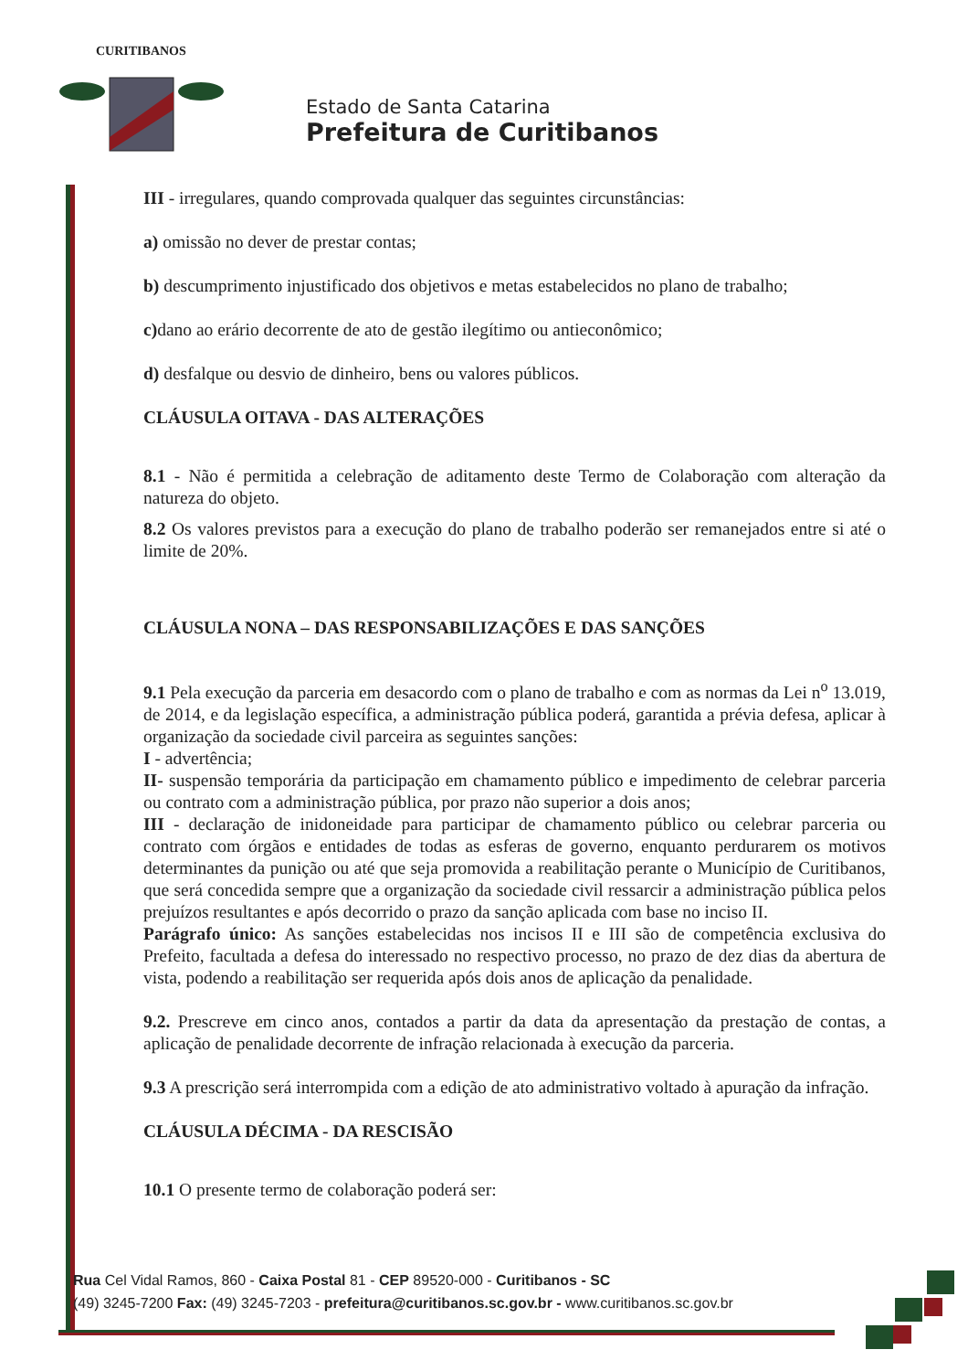CURITIBANOS
Estado de Santa Catarina
Prefeitura de Curitibanos
III - irregulares, quando comprovada qualquer das seguintes circunstâncias:
a) omissão no dever de prestar contas;
b) descumprimento injustificado dos objetivos e metas estabelecidos no plano de trabalho;
c) dano ao erário decorrente de ato de gestão ilegítimo ou antieconômico;
d) desfalque ou desvio de dinheiro, bens ou valores públicos.
CLÁUSULA OITAVA - DAS ALTERAÇÕES
8.1 - Não é permitida a celebração de aditamento deste Termo de Colaboração com alteração da natureza do objeto.
8.2 Os valores previstos para a execução do plano de trabalho poderão ser remanejados entre si até o limite de 20%.
CLÁUSULA NONA – DAS RESPONSABILIZAÇÕES E DAS SANÇÕES
9.1 Pela execução da parceria em desacordo com o plano de trabalho e com as normas da Lei n<sup>o</sup> 13.019, de 2014, e da legislação específica, a administração pública poderá, garantida a prévia defesa, aplicar à organização da sociedade civil parceira as seguintes sanções:
I - advertência;
II- suspensão temporária da participação em chamamento público e impedimento de celebrar parceria ou contrato com a administração pública, por prazo não superior a dois anos;
III - declaração de inidoneidade para participar de chamamento público ou celebrar parceria ou contrato com órgãos e entidades de todas as esferas de governo, enquanto perdurarem os motivos determinantes da punição ou até que seja promovida a reabilitação perante o Município de Curitibanos, que será concedida sempre que a organização da sociedade civil ressarcir a administração pública pelos prejuízos resultantes e após decorrido o prazo da sanção aplicada com base no inciso II.
Parágrafo único: As sanções estabelecidas nos incisos II e III são de competência exclusiva do Prefeito, facultada a defesa do interessado no respectivo processo, no prazo de dez dias da abertura de vista, podendo a reabilitação ser requerida após dois anos de aplicação da penalidade.
9.2. Prescreve em cinco anos, contados a partir da data da apresentação da prestação de contas, a aplicação de penalidade decorrente de infração relacionada à execução da parceria.
9.3 A prescrição será interrompida com a edição de ato administrativo voltado à apuração da infração.
CLÁUSULA DÉCIMA - DA RESCISÃO
10.1 O presente termo de colaboração poderá ser:
Rua Cel Vidal Ramos, 860 - Caixa Postal 81 - CEP 89520-000 - Curitibanos - SC
(49) 3245-7200 Fax: (49) 3245-7203 - prefeitura@curitibanos.sc.gov.br - www.curitibanos.sc.gov.br